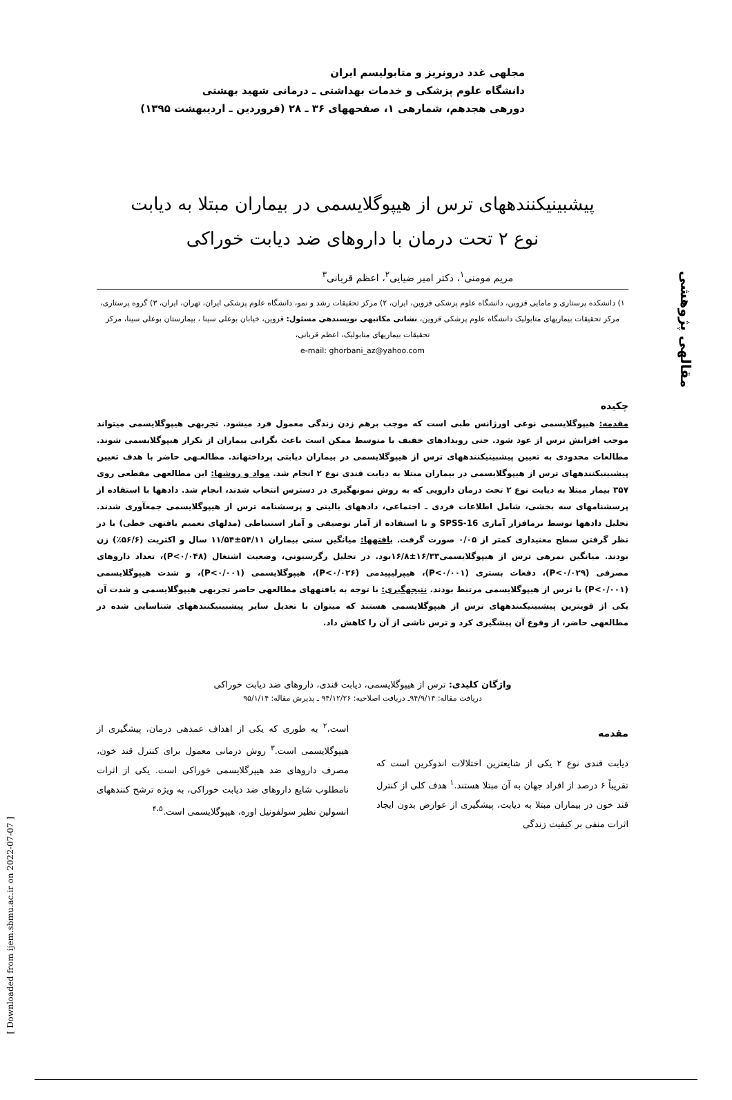مقالهی پژوهشی
[ Downloaded from ijem.sbmu.ac.ir on 2022-07-07 ]
مجلهی غدد درونریز و متابولیسم ایران
دانشگاه علوم پزشکی و خدمات بهداشتی ـ درمانی شهید بهشتی
دورهی هجدهم، شمارهی ۱، صفحههای ۳۶ ـ ۲۸ (فروردین ـ اردیبهشت ۱۳۹۵)
پیشبینیکنندههای ترس از هیپوگلایسمی در بیماران مبتلا به دیابت
نوع ۲ تحت درمان با داروهای ضد دیابت خوراکی
مریم مومنی<sup>۱</sup>، دکتر امیر ضیایی<sup>۲</sup>، اعظم قربانی<sup>۳</sup>
۱) دانشکده پرستاری و مامایی قزوین، دانشگاه علوم پزشکی قزوین، ایران، ۲) مرکز تحقیقات رشد و نمو، دانشگاه علوم پزشکی ایران، تهران، ایران، ۳) گروه پرستاری، مرکز تحقیقات بیماریهای متابولیک دانشگاه علوم پزشکی قزوین، نشانی مکاتبهی نویسندهی مسئول: قزوین، خیابان بوعلی سینا ، بیمارستان بوعلی سینا، مرکز تحقیقات بیماریهای متابولیک، اعظم قربانی،
e-mail: ghorbani_az@yahoo.com
چکیده
مقدمه: هیپوگلایسمی نوعی اورژانس طبی است که موجب برهم زدن زندگی معمول فرد میشود. تجربهی هیپوگلایسمی میتواند موجب افزایش ترس از عود شود. حتی رویدادهای خفیف یا متوسط ممکن است باعث نگرانی بیماران از تکرار هیپوگلایسمی شوند. مطالعات محدودی به تعیین پیشبینیکنندههای ترس از هیپوگلایسمی در بیماران دیابتی پرداختهاند. مطالعـهی حاضر با هدف تعیین پیشبینیکنندههای ترس از هیپوگلایسمی در بیماران مبتلا به دیابت قندی نوع ۲ انجام شد. مواد و روشها: این مطالعهی مقطعی روی ۳۵۷ بیمار مبتلا به دیابت نوع ۲ تحت درمان دارویی که به روش نمونهگیری در دسترس انتخاب شدند، انجام شد. دادهها با استفاده از پرسشنامهای سه بخشی، شامل اطلاعات فردی ـ اجتماعی، دادههای بالینی و پرسشنامه ترس از هیپوگلایسمی جمعآوری شدند. تحلیل دادهها توسط نرمافزار آماری SPSS-16 و با استفاده از آمار توصیفی و آمار استنباطی (مدلهای تعمیم یافتهی خطی) با در نظر گرفتن سطح معنیداری کمتر از ۰/۰۵ صورت گرفت. یافتهها: میانگین سنی بیماران ۵۴/۱۱±۱۱/۵۴ سال و اکثریت (۵۶/۶٪) زن بودند. میانگین نمرهی ترس از هیپوگلایسمی۱۶/۳۳±۱۶/۸بود. در تحلیل رگرسیونی، وضعیت اشتغال (P<۰/۰۴۸)، تعداد داروهای مصرفی (P<۰/۰۲۹)، دفعات بستری (P<۰/۰۰۱)، هیپرلیپیدمی (P<۰/۰۲۶)، هیپوگلایسمی (P<۰/۰۰۱)، و شدت هیپوگلایسمی (P<۰/۰۰۱) با ترس از هیپوگلایسمی مرتبط بودند. نتیجهگیری: با توجه به یافتههای مطالعهی حاضر تجربهی هیپوگلایسمی و شدت آن یکی از قویترین پیشبینیکنندههای ترس از هیپوگلایسمی هستند که میتوان با تعدیل سایر پیشبینیکنندههای شناسایی شده در مطالعهی حاضر، از وقوع آن پیشگیری کرد و ترس ناشی از آن را کاهش داد.
واژگان کلیدی: ترس از هیپوگلایسمی، دیابت قندی، داروهای ضد دیابت خوراکی
دریافت مقاله: ۹۴/۹/۱۴ـ دریافت اصلاحیه: ۹۴/۱۲/۲۶ ـ پذیرش مقاله: ۹۵/۱/۱۴
مقدمه
دیابت قندی نوع ۲ یکی از شایعترین اختلالات اندوکرین است که تقریباً ۶ درصد از افراد جهان به آن مبتلا هستند.<sup>۱</sup> هدف کلی از کنترل قند خون در بیماران مبتلا به دیابت، پیشگیری از عوارض بدون ایجاد اثرات منفی بر کیفیت زندگی
است،<sup>۲</sup> به طوری که یکی از اهداف عمدهی درمان، پیشگیری از هیپوگلایسمی است.<sup>۳</sup> روش درمانی معمول برای کنترل قند خون، مصرف داروهای ضد هیپرگلایسمی خوراکی است. یکی از اثرات نامطلوب شایع داروهای ضد دیابت خوراکی، به ویژه ترشح کنندههای انسولین نظیر سولفونیل اوره، هیپوگلایسمی است.<sup>۴،۵</sup>